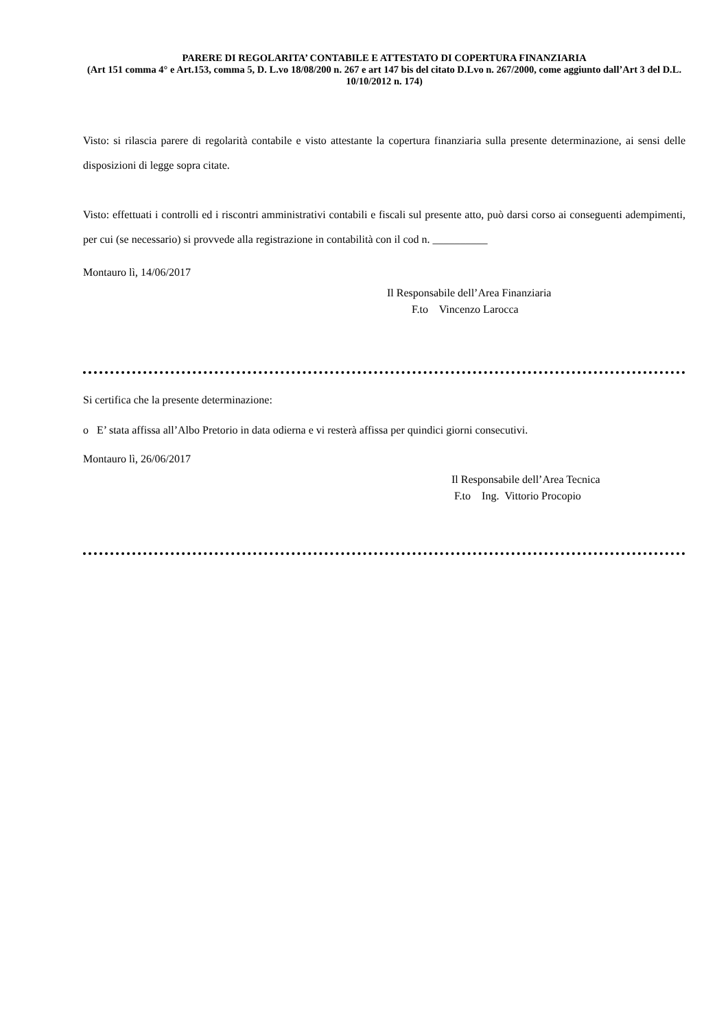PARERE DI REGOLARITA’ CONTABILE E ATTESTATO DI COPERTURA FINANZIARIA
(Art 151 comma 4° e Art.153, comma 5, D. L.vo 18/08/200 n. 267 e art 147 bis del citato D.Lvo n. 267/2000, come aggiunto dall’Art 3 del D.L. 10/10/2012 n. 174)
Visto: si rilascia parere di regolarità contabile e visto attestante la copertura finanziaria sulla presente determinazione, ai sensi delle disposizioni di legge sopra citate.
Visto: effettuati i controlli ed i riscontri amministrativi contabili e fiscali sul presente atto, può darsi corso ai conseguenti adempimenti, per cui (se necessario) si provvede alla registrazione in contabilità con il cod n. __________
Montauro lì, 14/06/2017
Il Responsabile dell’Area Finanziaria
F.to Vincenzo Larocca
Si certifica che la presente determinazione:
o E’ stata affissa all’Albo Pretorio in data odierna e vi resterà affissa per quindici giorni consecutivi.
Montauro lì, 26/06/2017
Il Responsabile dell’Area Tecnica
F.to Ing. Vittorio Procopio